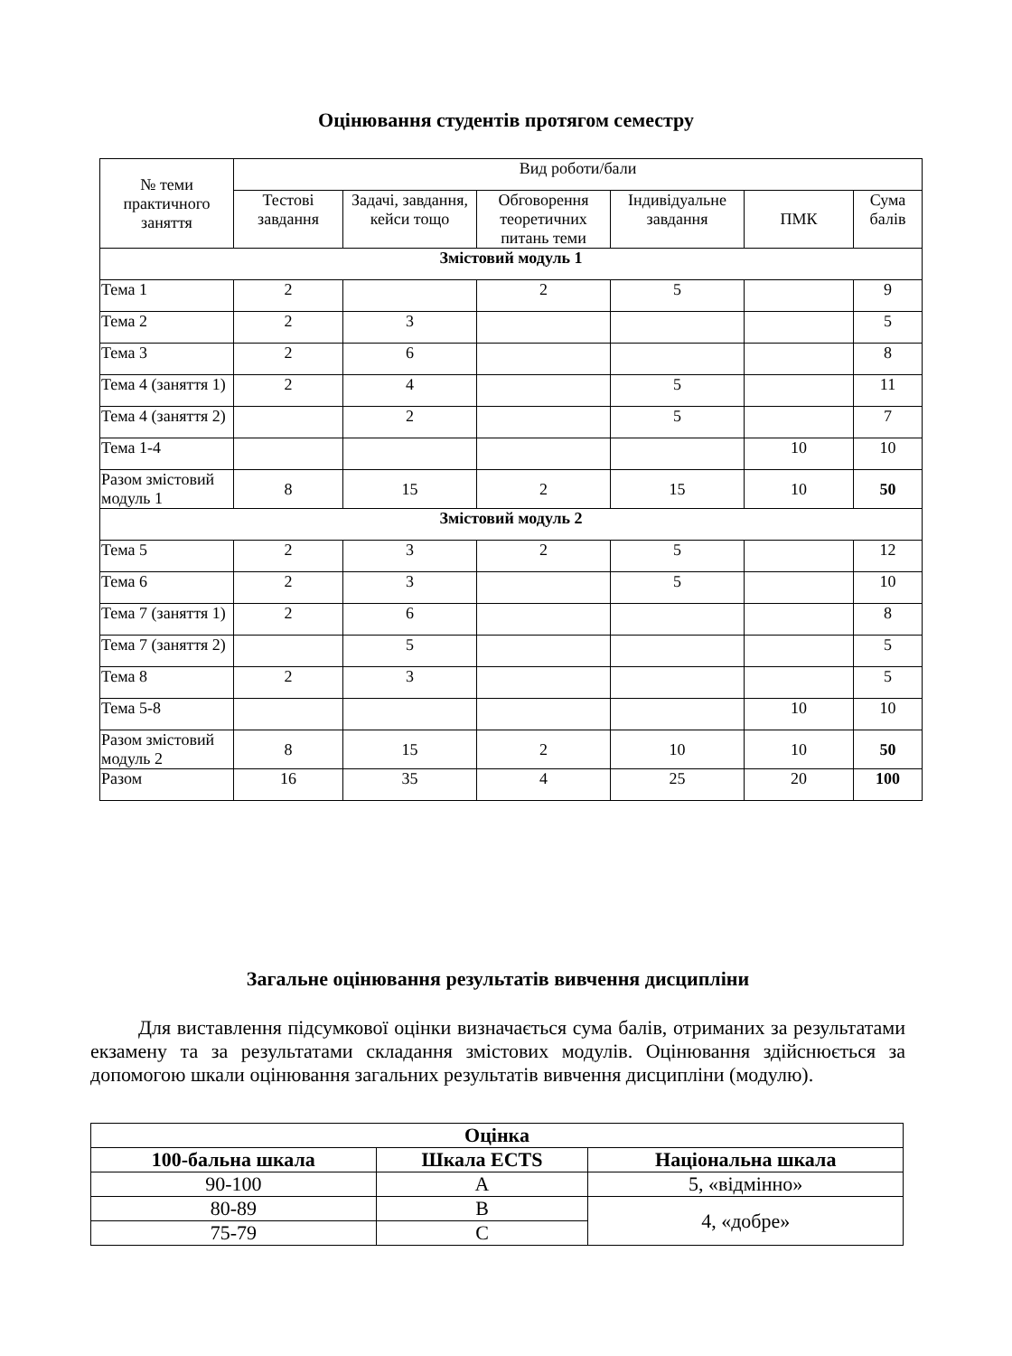Оцінювання студентів протягом семестру
| № теми практичного заняття | Вид роботи/бали | | | | | |
| | Тестові завдання | Задачі, завдання, кейси тощо | Обговорення теоретичних питань теми | Індивідуальне завдання | ПМК | Сума балів |
| Змістовий модуль 1 | | | | | | |
| Тема 1 | 2 | | 2 | 5 | | 9 |
| Тема 2 | 2 | 3 | | | | 5 |
| Тема 3 | 2 | 6 | | | | 8 |
| Тема 4 (заняття 1) | 2 | 4 | | 5 | | 11 |
| Тема 4 (заняття 2) | | 2 | | 5 | | 7 |
| Тема 1-4 | | | | | 10 | 10 |
| Разом змістовий модуль 1 | 8 | 15 | 2 | 15 | 10 | 50 |
| Змістовий модуль 2 | | | | | | |
| Тема 5 | 2 | 3 | 2 | 5 | | 12 |
| Тема 6 | 2 | 3 | | 5 | | 10 |
| Тема 7 (заняття 1) | 2 | 6 | | | | 8 |
| Тема 7 (заняття 2) | | 5 | | | | 5 |
| Тема 8 | 2 | 3 | | | | 5 |
| Тема 5-8 | | | | | 10 | 10 |
| Разом змістовий модуль 2 | 8 | 15 | 2 | 10 | 10 | 50 |
| Разом | 16 | 35 | 4 | 25 | 20 | 100 |
Загальне оцінювання результатів вивчення дисципліни
Для виставлення підсумкової оцінки визначається сума балів, отриманих за результатами екзамену та за результатами складання змістових модулів. Оцінювання здійснюється за допомогою шкали оцінювання загальних результатів вивчення дисципліни (модулю).
| Оцінка | | |
| --- | --- | --- |
| 100-бальна шкала | Шкала ECTS | Національна шкала |
| 90-100 | A | 5, «відмінно» |
| 80-89 | B | 4, «добре» |
| 75-79 | C | |